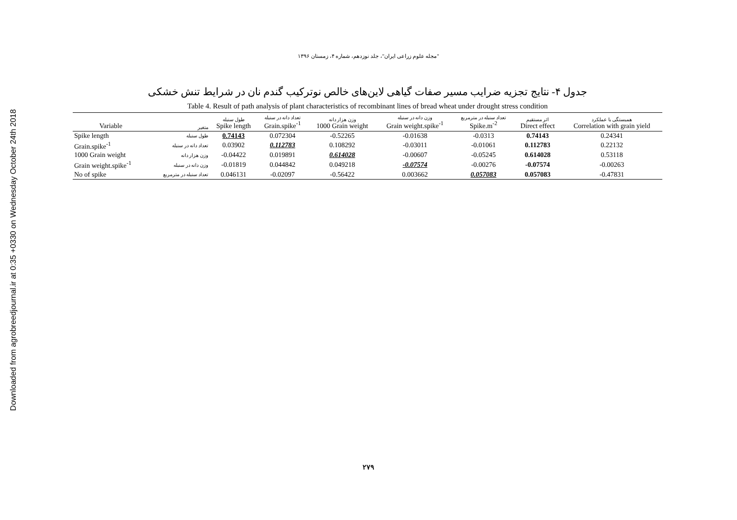Downloaded from agrobreedjournal.ir at 0:35 +0330 on Wednesday October 24th 2018
"مجله علوم زراعی ایران"، جلد نوزدهم، شماره ۴، زمستان ۱۳۹۶
جدول ۴- نتایج تجزیه ضرایب مسیر صفات گیاهی لاین‌های خالص نوترکیب گندم نان در شرایط تنش خشکی
Table 4. Result of path analysis of plant characteristics of recombinant lines of bread wheat under drought stress condition
| Variable | متغیر | طول سنبله Spike length | تعداد دانه در سنبله Grain.spike<sup>-1</sup> | وزن هزار دانه 1000 Grain weight | وزن دانه در سنبله Grain weight.spike<sup>-1</sup> | تعداد سنبله در مترمربع Spike.m<sup>-2</sup> | اثر مستقیم Direct effect | همبستگی با عملکرد Correlation with grain yield |
| --- | --- | --- | --- | --- | --- | --- | --- | --- |
| Spike length | طول سنبله | 0.74143 | 0.072304 | -0.52265 | -0.01638 | -0.0313 | 0.74143 | 0.24341 |
| Grain.spike<sup>-1</sup> | تعداد دانه در سنبله | 0.03902 | 0.112783 | 0.108292 | -0.03011 | -0.01061 | 0.112783 | 0.22132 |
| 1000 Grain weight | وزن هزار دانه | -0.04422 | 0.019891 | 0.614028 | -0.00607 | -0.05245 | 0.614028 | 0.53118 |
| Grain weight.spike<sup>-1</sup> | وزن دانه در سنبله | -0.01819 | 0.044842 | 0.049218 | -0.07574 | -0.00276 | -0.07574 | -0.00263 |
| No of spike | تعداد سنبله در مترمربع | 0.046131 | -0.02097 | -0.56422 | 0.003662 | 0.057083 | 0.057083 | -0.47831 |
۲۷۹